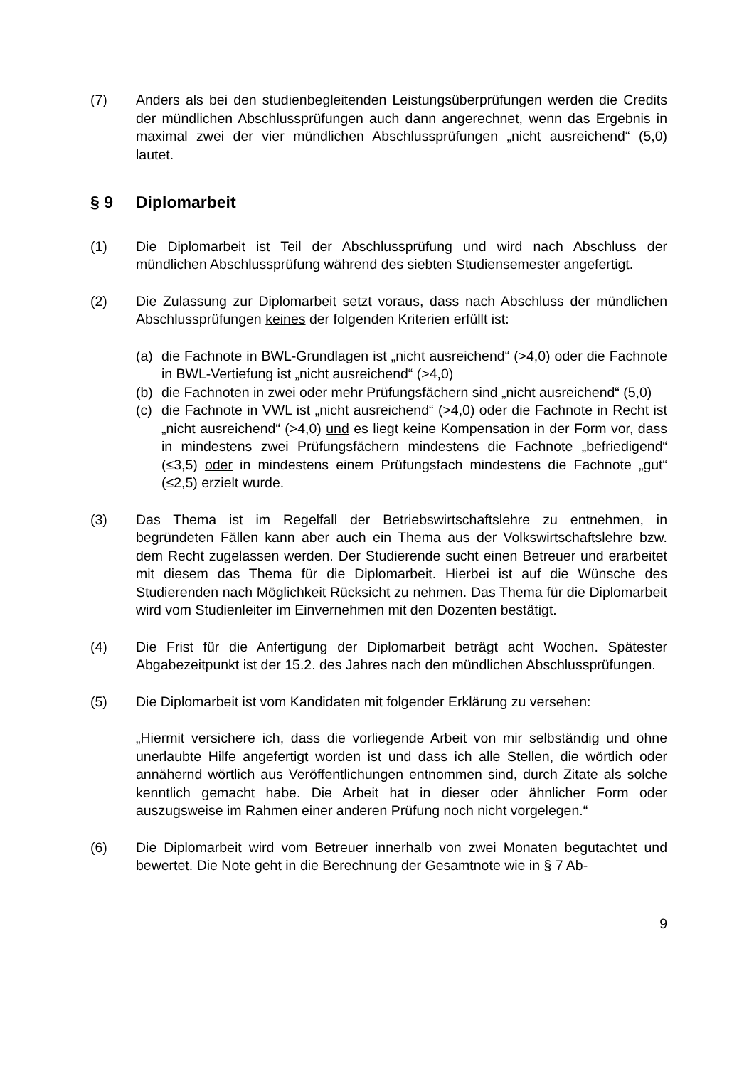(7) Anders als bei den studienbegleitenden Leistungsüberprüfungen werden die Credits der mündlichen Abschlussprüfungen auch dann angerechnet, wenn das Ergebnis in maximal zwei der vier mündlichen Abschlussprüfungen „nicht ausreichend“ (5,0) lautet.
§ 9 Diplomarbeit
(1) Die Diplomarbeit ist Teil der Abschlussprüfung und wird nach Abschluss der mündlichen Abschlussprüfung während des siebten Studiensemester angefertigt.
(2) Die Zulassung zur Diplomarbeit setzt voraus, dass nach Abschluss der mündlichen Abschlussprüfungen keines der folgenden Kriterien erfüllt ist:
(a) die Fachnote in BWL-Grundlagen ist „nicht ausreichend“ (>4,0) oder die Fachnote in BWL-Vertiefung ist „nicht ausreichend“ (>4,0)
(b) die Fachnoten in zwei oder mehr Prüfungsfächern sind „nicht ausreichend“ (5,0)
(c) die Fachnote in VWL ist „nicht ausreichend“ (>4,0) oder die Fachnote in Recht ist „nicht ausreichend“ (>4,0) und es liegt keine Kompensation in der Form vor, dass in mindestens zwei Prüfungsfächern mindestens die Fachnote „befriedigend“ (≤3,5) oder in mindestens einem Prüfungsfach mindestens die Fachnote „gut“ (≤2,5) erzielt wurde.
(3) Das Thema ist im Regelfall der Betriebswirtschaftslehre zu entnehmen, in begründeten Fällen kann aber auch ein Thema aus der Volkswirtschaftslehre bzw. dem Recht zugelassen werden. Der Studierende sucht einen Betreuer und erarbeitet mit diesem das Thema für die Diplomarbeit. Hierbei ist auf die Wünsche des Studierenden nach Möglichkeit Rücksicht zu nehmen. Das Thema für die Diplomarbeit wird vom Studienleiter im Einvernehmen mit den Dozenten bestätigt.
(4) Die Frist für die Anfertigung der Diplomarbeit beträgt acht Wochen. Spätester Abgabezeitpunkt ist der 15.2. des Jahres nach den mündlichen Abschlussprüfungen.
(5) Die Diplomarbeit ist vom Kandidaten mit folgender Erklärung zu versehen:
„Hiermit versichere ich, dass die vorliegende Arbeit von mir selbständig und ohne unerlaubte Hilfe angefertigt worden ist und dass ich alle Stellen, die wörtlich oder annähernd wörtlich aus Veröffentlichungen entnommen sind, durch Zitate als solche kenntlich gemacht habe. Die Arbeit hat in dieser oder ähnlicher Form oder auszugsweise im Rahmen einer anderen Prüfung noch nicht vorgelegen.“
(6) Die Diplomarbeit wird vom Betreuer innerhalb von zwei Monaten begutachtet und bewertet. Die Note geht in die Berechnung der Gesamtnote wie in § 7 Ab-
9